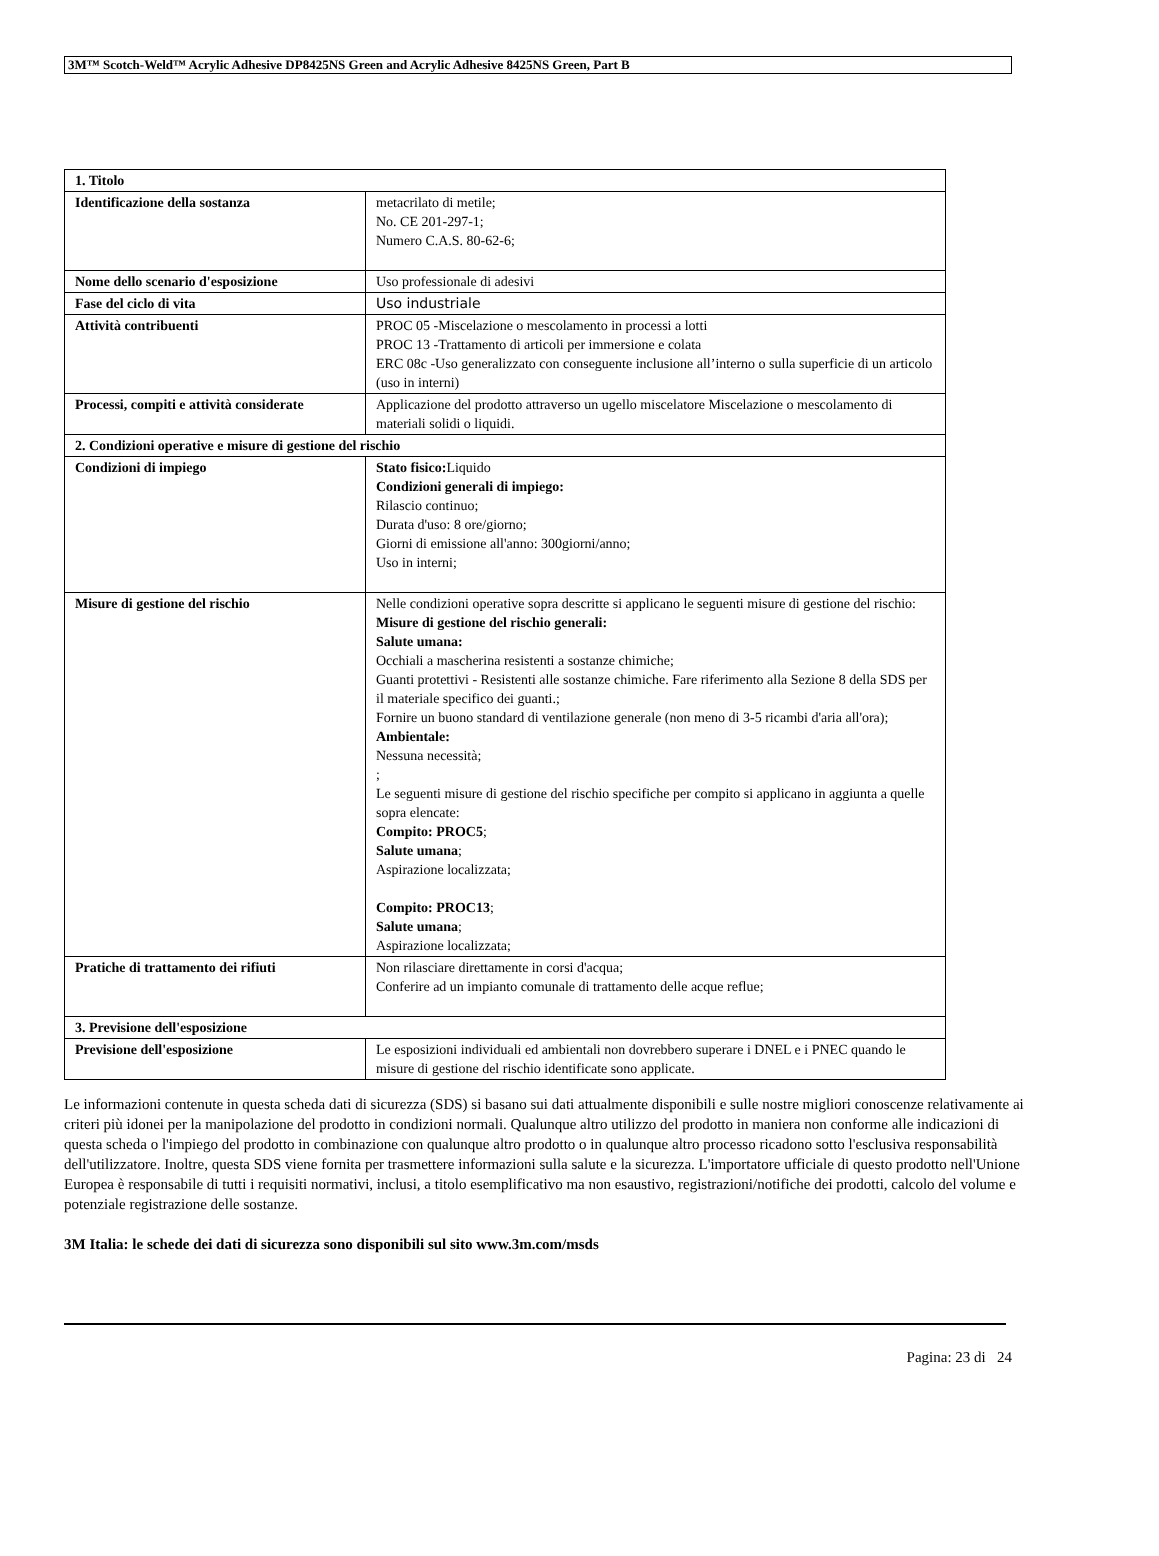3M™ Scotch-Weld™ Acrylic Adhesive DP8425NS Green and Acrylic Adhesive 8425NS Green, Part B
| 1. Titolo | |
| --- | --- |
| Identificazione della sostanza | metacrilato di metile; No. CE 201-297-1; Numero C.A.S. 80-62-6; |
| Nome dello scenario d'esposizione | Uso professionale di adesivi |
| Fase del ciclo di vita | Uso industriale |
| Attività contribuenti | PROC 05 -Miscelazione o mescolamento in processi a lotti PROC 13 -Trattamento di articoli per immersione e colata ERC 08c -Uso generalizzato con conseguente inclusione all’interno o sulla superficie di un articolo (uso in interni) |
| Processi, compiti e attività considerate | Applicazione del prodotto attraverso un ugello miscelatore Miscelazione o mescolamento di materiali solidi o liquidi. |
| 2. Condizioni operative e misure di gestione del rischio | |
| Condizioni di impiego | Stato fisico: Liquido Condizioni generali di impiego: Rilascio continuo; Durata d'uso: 8 ore/giorno; Giorni di emissione all'anno: 300giorni/anno; Uso in interni; |
| Misure di gestione del rischio | Nelle condizioni operative sopra descritte si applicano le seguenti misure di gestione del rischio: Misure di gestione del rischio generali: Salute umana: Occhiali a mascherina resistenti a sostanze chimiche; Guanti protettivi - Resistenti alle sostanze chimiche. Fare riferimento alla Sezione 8 della SDS per il materiale specifico dei guanti.; Fornire un buono standard di ventilazione generale (non meno di 3-5 ricambi d'aria all'ora); Ambientale: Nessuna necessità; ; Le seguenti misure di gestione del rischio specifiche per compito si applicano in aggiunta a quelle sopra elencate: Compito: PROC5 ; Salute umana ; Aspirazione localizzata; Compito: PROC13 ; Salute umana ; Aspirazione localizzata; |
| Pratiche di trattamento dei rifiuti | Non rilasciare direttamente in corsi d'acqua; Conferire ad un impianto comunale di trattamento delle acque reflue; |
| 3. Previsione dell'esposizione | |
| Previsione dell'esposizione | Le esposizioni individuali ed ambientali non dovrebbero superare i DNEL e i PNEC quando le misure di gestione del rischio identificate sono applicate. |
Le informazioni contenute in questa scheda dati di sicurezza (SDS) si basano sui dati attualmente disponibili e sulle nostre migliori conoscenze relativamente ai criteri più idonei per la manipolazione del prodotto in condizioni normali. Qualunque altro utilizzo del prodotto in maniera non conforme alle indicazioni di questa scheda o l'impiego del prodotto in combinazione con qualunque altro prodotto o in qualunque altro processo ricadono sotto l'esclusiva responsabilità dell'utilizzatore. Inoltre, questa SDS viene fornita per trasmettere informazioni sulla salute e la sicurezza. L'importatore ufficiale di questo prodotto nell'Unione Europea è responsabile di tutti i requisiti normativi, inclusi, a titolo esemplificativo ma non esaustivo, registrazioni/notifiche dei prodotti, calcolo del volume e potenziale registrazione delle sostanze.
3M Italia: le schede dei dati di sicurezza sono disponibili sul sito www.3m.com/msds
Pagina: 23 di 24